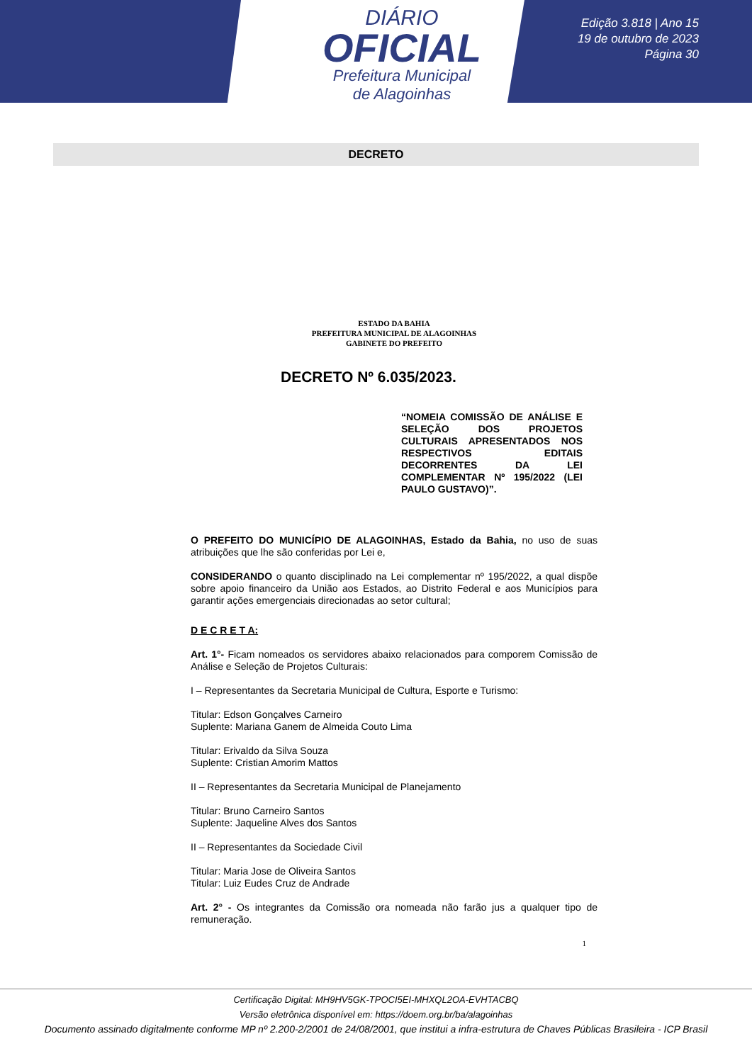DIÁRIO
OFICIAL
Prefeitura Municipal
de Alagoinhas
Edição 3.818 | Ano 15
19 de outubro de 2023
Página 30
DECRETO
ESTADO DA BAHIA
PREFEITURA MUNICIPAL DE ALAGOINHAS
GABINETE DO PREFEITO
DECRETO Nº 6.035/2023.
“NOMEIA COMISSÃO DE ANÁLISE E SELEÇÃO DOS PROJETOS CULTURAIS APRESENTADOS NOS RESPECTIVOS EDITAIS DECORRENTES DA LEI COMPLEMENTAR Nº 195/2022 (LEI PAULO GUSTAVO)”.
O PREFEITO DO MUNICÍPIO DE ALAGOINHAS, Estado da Bahia, no uso de suas atribuições que lhe são conferidas por Lei e,
CONSIDERANDO o quanto disciplinado na Lei complementar nº 195/2022, a qual dispõe sobre apoio financeiro da União aos Estados, ao Distrito Federal e aos Municípios para garantir ações emergenciais direcionadas ao setor cultural;
D E C R E T A:
Art. 1°- Ficam nomeados os servidores abaixo relacionados para comporem Comissão de Análise e Seleção de Projetos Culturais:
I – Representantes da Secretaria Municipal de Cultura, Esporte e Turismo:
Titular: Edson Gonçalves Carneiro
Suplente: Mariana Ganem de Almeida Couto Lima
Titular: Erivaldo da Silva Souza
Suplente: Cristian Amorim Mattos
II – Representantes da Secretaria Municipal de Planejamento
Titular: Bruno Carneiro Santos
Suplente: Jaqueline Alves dos Santos
II – Representantes da Sociedade Civil
Titular: Maria Jose de Oliveira Santos
Titular: Luiz Eudes Cruz de Andrade
Art. 2° - Os integrantes da Comissão ora nomeada não farão jus a qualquer tipo de remuneração.
1
Certificação Digital: MH9HV5GK-TPOCI5EI-MHXQL2OA-EVHTACBQ
Versão eletrônica disponível em: https://doem.org.br/ba/alagoinhas
Documento assinado digitalmente conforme MP nº 2.200-2/2001 de 24/08/2001, que institui a infra-estrutura de Chaves Públicas Brasileira - ICP Brasil